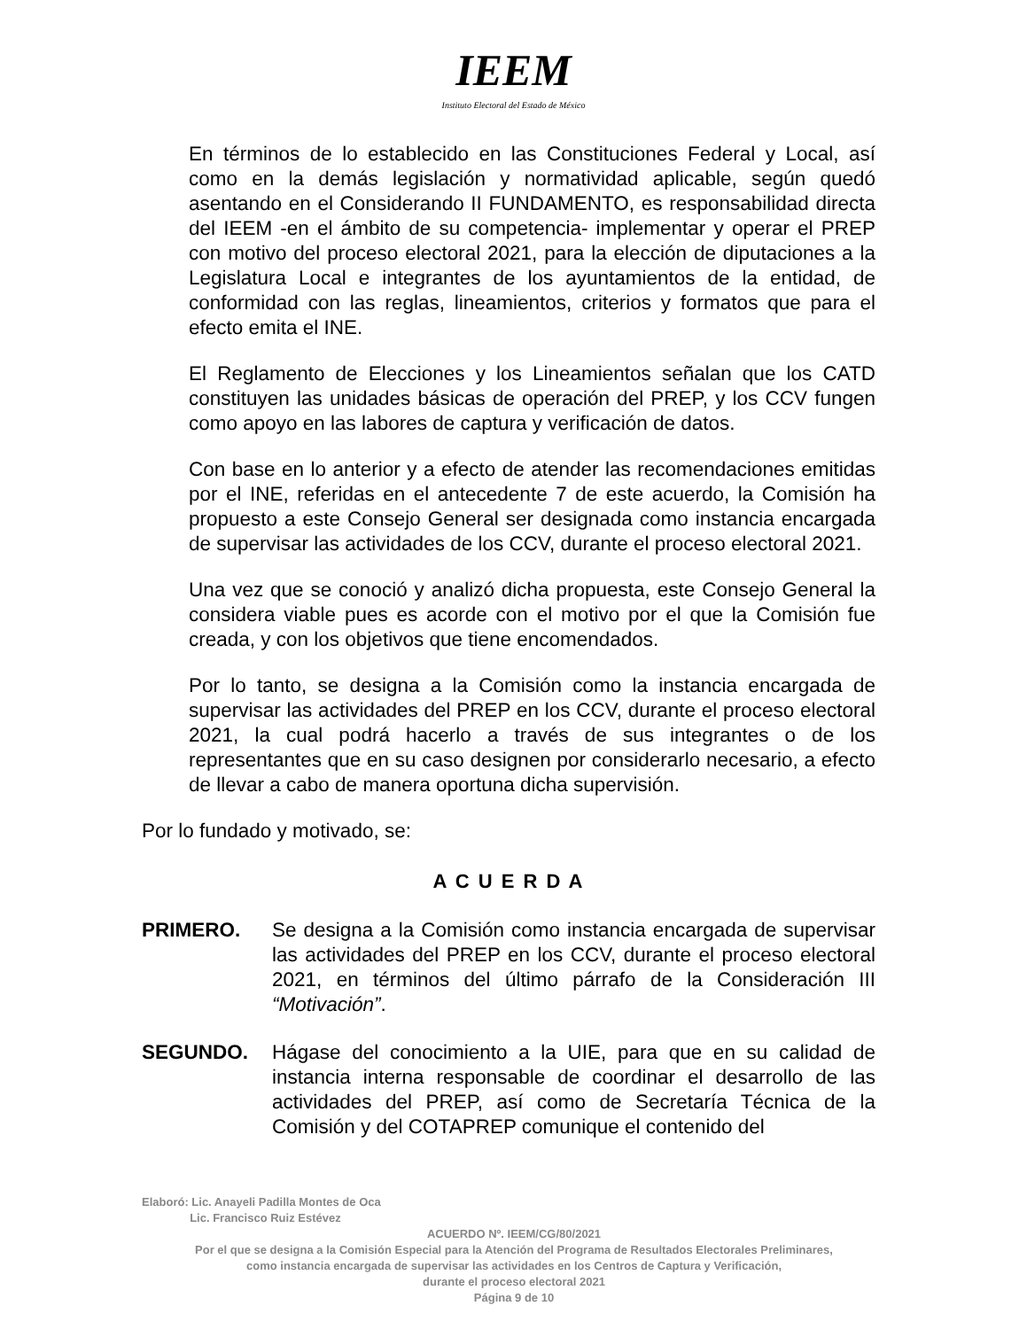IEEM
Instituto Electoral del Estado de México
En términos de lo establecido en las Constituciones Federal y Local, así como en la demás legislación y normatividad aplicable, según quedó asentando en el Considerando II FUNDAMENTO, es responsabilidad directa del IEEM -en el ámbito de su competencia- implementar y operar el PREP con motivo del proceso electoral 2021, para la elección de diputaciones a la Legislatura Local e integrantes de los ayuntamientos de la entidad, de conformidad con las reglas, lineamientos, criterios y formatos que para el efecto emita el INE.
El Reglamento de Elecciones y los Lineamientos señalan que los CATD constituyen las unidades básicas de operación del PREP, y los CCV fungen como apoyo en las labores de captura y verificación de datos.
Con base en lo anterior y a efecto de atender las recomendaciones emitidas por el INE, referidas en el antecedente 7 de este acuerdo, la Comisión ha propuesto a este Consejo General ser designada como instancia encargada de supervisar las actividades de los CCV, durante el proceso electoral 2021.
Una vez que se conoció y analizó dicha propuesta, este Consejo General la considera viable pues es acorde con el motivo por el que la Comisión fue creada, y con los objetivos que tiene encomendados.
Por lo tanto, se designa a la Comisión como la instancia encargada de supervisar las actividades del PREP en los CCV, durante el proceso electoral 2021, la cual podrá hacerlo a través de sus integrantes o de los representantes que en su caso designen por considerarlo necesario, a efecto de llevar a cabo de manera oportuna dicha supervisión.
Por lo fundado y motivado, se:
A C U E R D A
PRIMERO. Se designa a la Comisión como instancia encargada de supervisar las actividades del PREP en los CCV, durante el proceso electoral 2021, en términos del último párrafo de la Consideración III “Motivación”.
SEGUNDO. Hágase del conocimiento a la UIE, para que en su calidad de instancia interna responsable de coordinar el desarrollo de las actividades del PREP, así como de Secretaría Técnica de la Comisión y del COTAPREP comunique el contenido del
Elaboró: Lic. Anayeli Padilla Montes de Oca
Lic. Francisco Ruiz Estévez
ACUERDO Nº. IEEM/CG/80/2021
Por el que se designa a la Comisión Especial para la Atención del Programa de Resultados Electorales Preliminares,
como instancia encargada de supervisar las actividades en los Centros de Captura y Verificación,
durante el proceso electoral 2021
Página 9 de 10